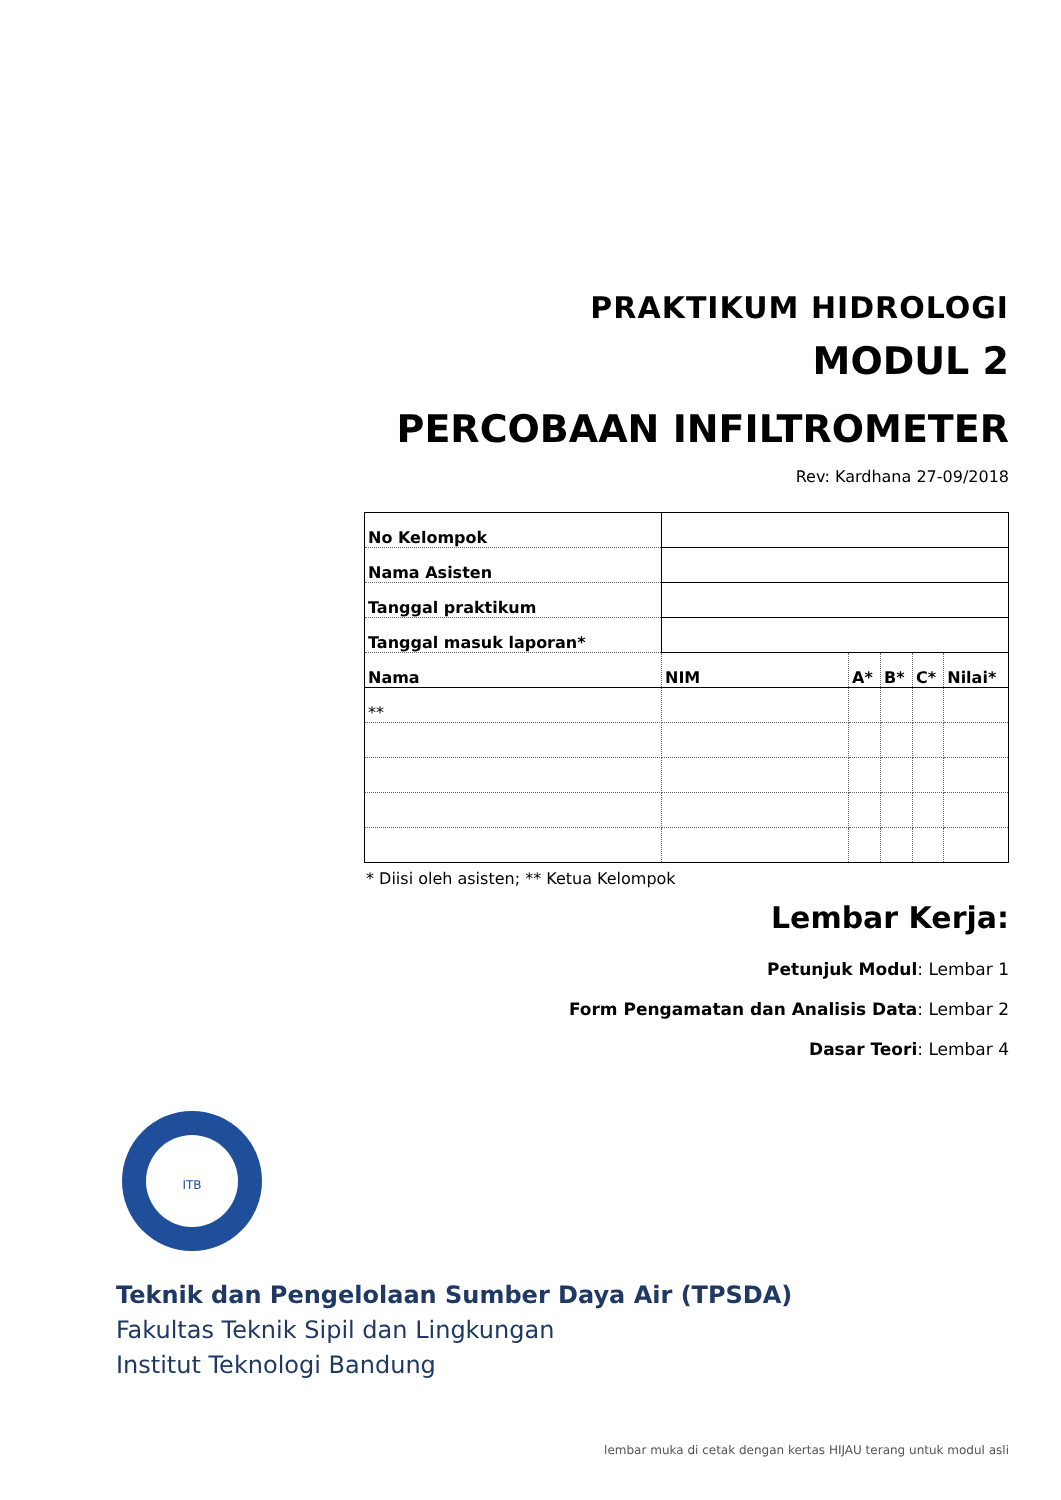PRAKTIKUM HIDROLOGI
MODUL 2
PERCOBAAN INFILTROMETER
Rev: Kardhana 27-09/2018
| No Kelompok | | | | | |
| Nama Asisten | | | | | |
| Tanggal praktikum | | | | | |
| Tanggal masuk laporan* | | | | | |
| Nama | NIM | A* | B* | C* | Nilai* |
| ** | | | | | |
* Diisi oleh asisten; ** Ketua Kelompok
Lembar Kerja:
Petunjuk Modul: Lembar 1
Form Pengamatan dan Analisis Data: Lembar 2
Dasar Teori: Lembar 4
ITB
Teknik dan Pengelolaan Sumber Daya Air (TPSDA)
Fakultas Teknik Sipil dan Lingkungan
Institut Teknologi Bandung
lembar muka di cetak dengan kertas HIJAU terang untuk modul asli